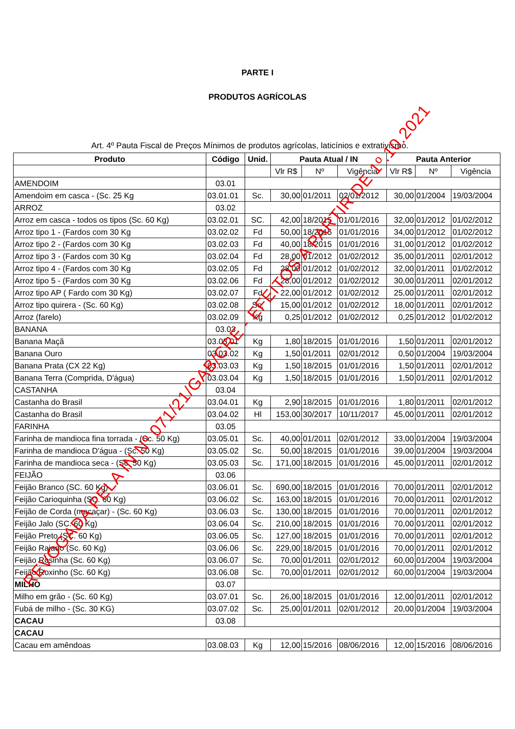PARTE I
PRODUTOS AGRÍCOLAS
Art. 4º Pauta Fiscal de Preços Mínimos de produtos agrícolas, laticínios e extrativismo.
| Produto | Código | Unid. | Pauta Atual / IN | | | Pauta Anterior | | |
| --- | --- | --- | --- | --- | --- | --- | --- | --- |
| | | | Vlr R$ | Nº | Vigência | Vlr R$ | Nº | Vigência |
| AMENDOIM | 03.01 | | | | | | | |
| Amendoim em casca - (Sc. 25 Kg | 03.01.01 | Sc. | 30,00 | 01/2011 | 02/01/2012 | 30,00 | 01/2004 | 19/03/2004 |
| ARROZ | 03.02 | | | | | | | |
| Arroz em casca - todos os tipos (Sc. 60 Kg) | 03.02.01 | SC. | 42,00 | 18/2015 | 01/01/2016 | 32,00 | 01/2012 | 01/02/2012 |
| Arroz tipo 1 - (Fardos com 30 Kg | 03.02.02 | Fd | 50,00 | 18/2015 | 01/01/2016 | 34,00 | 01/2012 | 01/02/2012 |
| Arroz tipo 2 - (Fardos com 30 Kg | 03.02.03 | Fd | 40,00 | 18/2015 | 01/01/2016 | 31,00 | 01/2012 | 01/02/2012 |
| Arroz tipo 3 - (Fardos com 30 Kg | 03.02.04 | Fd | 28,00 | 01/2012 | 01/02/2012 | 35,00 | 01/2011 | 02/01/2012 |
| Arroz tipo 4 - (Fardos com 30 Kg | 03.02.05 | Fd | 28,00 | 01/2012 | 01/02/2012 | 32,00 | 01/2011 | 01/02/2012 |
| Arroz tipo 5 - (Fardos com 30 Kg | 03.02.06 | Fd | 28,00 | 01/2012 | 01/02/2012 | 30,00 | 01/2011 | 02/01/2012 |
| Arroz tipo AP ( Fardo com 30 Kg) | 03.02.07 | Fd | 22,00 | 01/2012 | 01/02/2012 | 25,00 | 01/2011 | 02/01/2012 |
| Arroz tipo quirera - (Sc. 60 Kg) | 03.02.08 | Sc. | 15,00 | 01/2012 | 01/02/2012 | 18,00 | 01/2011 | 02/01/2012 |
| Arroz (farelo) | 03.02.09 | Kg | 0,25 | 01/2012 | 01/02/2012 | 0,25 | 01/2012 | 01/02/2012 |
| BANANA | 03.03 | | | | | | | |
| Banana Maçã | 03.03.01 | Kg | 1,80 | 18/2015 | 01/01/2016 | 1,50 | 01/2011 | 02/01/2012 |
| Banana Ouro | 03.03.02 | Kg | 1,50 | 01/2011 | 02/01/2012 | 0,50 | 01/2004 | 19/03/2004 |
| Banana Prata (CX 22 Kg) | 03.03.03 | Kg | 1,50 | 18/2015 | 01/01/2016 | 1,50 | 01/2011 | 02/01/2012 |
| Banana Terra (Comprida, D'água) | 03.03.04 | Kg | 1,50 | 18/2015 | 01/01/2016 | 1,50 | 01/2011 | 02/01/2012 |
| CASTANHA | 03.04 | | | | | | | |
| Castanha do Brasil | 03.04.01 | Kg | 2,90 | 18/2015 | 01/01/2016 | 1,80 | 01/2011 | 02/01/2012 |
| Castanha do Brasil | 03.04.02 | Hl | 153,00 | 30/2017 | 10/11/2017 | 45,00 | 01/2011 | 02/01/2012 |
| FARINHA | 03.05 | | | | | | | |
| Farinha de mandioca fina torrada - (Sc. 50 Kg) | 03.05.01 | Sc. | 40,00 | 01/2011 | 02/01/2012 | 33,00 | 01/2004 | 19/03/2004 |
| Farinha de mandioca D'água - (Sc. 50 Kg) | 03.05.02 | Sc. | 50,00 | 18/2015 | 01/01/2016 | 39,00 | 01/2004 | 19/03/2004 |
| Farinha de mandioca seca - (Sc. 50 Kg) | 03.05.03 | Sc. | 171,00 | 18/2015 | 01/01/2016 | 45,00 | 01/2011 | 02/01/2012 |
| FEIJÃO | 03.06 | | | | | | | |
| Feijão Branco (SC. 60 Kg) | 03.06.01 | Sc. | 690,00 | 18/2015 | 01/01/2016 | 70,00 | 01/2011 | 02/01/2012 |
| Feijão Carioquinha (SC. 60 Kg) | 03.06.02 | Sc. | 163,00 | 18/2015 | 01/01/2016 | 70,00 | 01/2011 | 02/01/2012 |
| Feijão de Corda (macaçar) - (Sc. 60 Kg) | 03.06.03 | Sc. | 130,00 | 18/2015 | 01/01/2016 | 70,00 | 01/2011 | 02/01/2012 |
| Feijão Jalo (SC. 60 Kg) | 03.06.04 | Sc. | 210,00 | 18/2015 | 01/01/2016 | 70,00 | 01/2011 | 02/01/2012 |
| Feijão Preto (SC. 60 Kg) | 03.06.05 | Sc. | 127,00 | 18/2015 | 01/01/2016 | 70,00 | 01/2011 | 02/01/2012 |
| Feijão Rajado (Sc. 60 Kg) | 03.06.06 | Sc. | 229,00 | 18/2015 | 01/01/2016 | 70,00 | 01/2011 | 02/01/2012 |
| Feijão Rosinha (Sc. 60 Kg) | 03.06.07 | Sc. | 70,00 | 01/2011 | 02/01/2012 | 60,00 | 01/2004 | 19/03/2004 |
| Feijão Roxinho (Sc. 60 Kg) | 03.06.08 | Sc. | 70,00 | 01/2011 | 02/01/2012 | 60,00 | 01/2004 | 19/03/2004 |
| MILHO | 03.07 | | | | | | | |
| Milho em grão - (Sc. 60 Kg) | 03.07.01 | Sc. | 26,00 | 18/2015 | 01/01/2016 | 12,00 | 01/2011 | 02/01/2012 |
| Fubá de milho - (Sc. 30 KG) | 03.07.02 | Sc. | 25,00 | 01/2011 | 02/01/2012 | 20,00 | 01/2004 | 19/03/2004 |
| CACAU | 03.08 | | | | | | | |
| CACAU | | | | | | | | |
| Cacau em amêndoas | 03.08.03 | Kg | 12,00 | 15/2016 | 08/06/2016 | 12,00 | 15/2016 | 08/06/2016 |
REVOGADA PELA IN Nº 071/21/GAB/CRE - EFEITOS A PARTIR DE 1º.10.2021